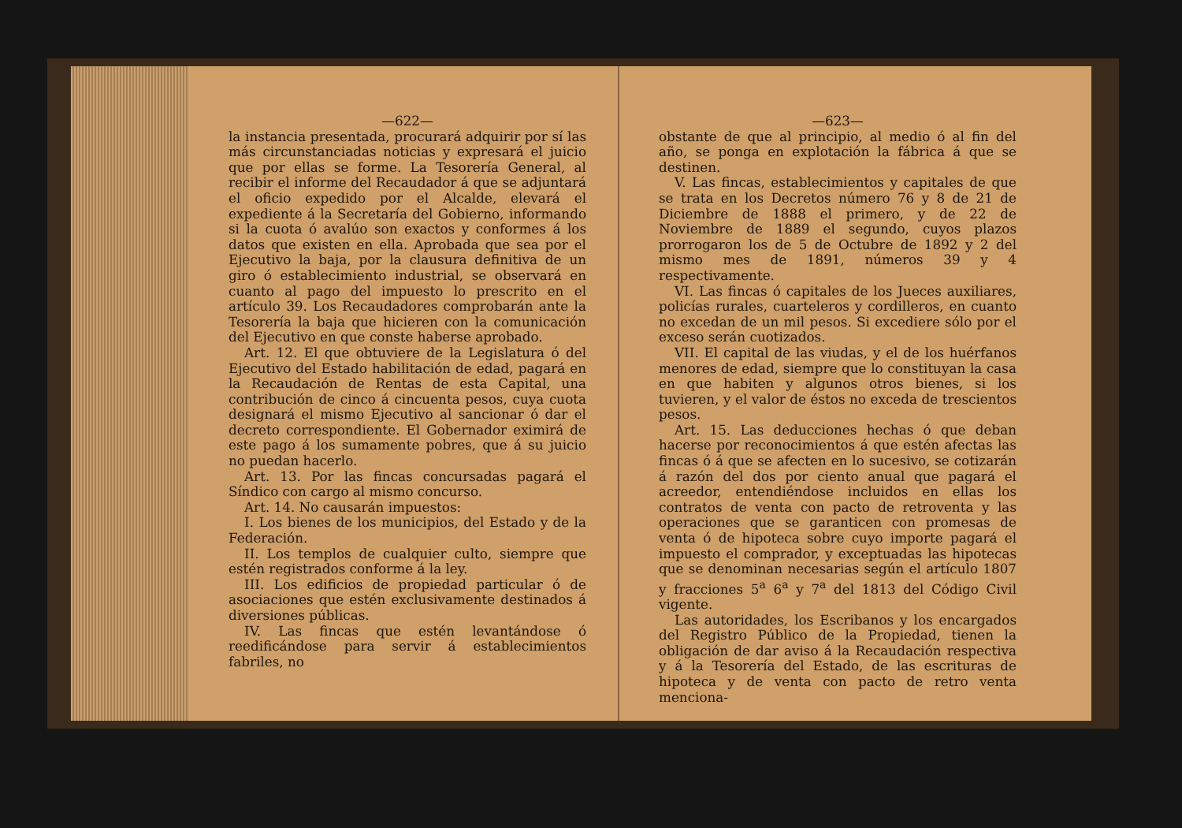—622—
la instancia presentada, procurará adquirir por sí las más circunstanciadas noticias y expresará el juicio que por ellas se forme. La Tesorería General, al recibir el informe del Recaudador á que se adjuntará el oficio expedido por el Alcalde, elevará el expediente á la Secretaría del Gobierno, informando si la cuota ó avalúo son exactos y conformes á los datos que existen en ella. Aprobada que sea por el Ejecutivo la baja, por la clausura definitiva de un giro ó establecimiento industrial, se observará en cuanto al pago del impuesto lo prescrito en el artículo 39. Los Recaudadores comprobarán ante la Tesorería la baja que hicieren con la comunicación del Ejecutivo en que conste haberse aprobado.
Art. 12. El que obtuviere de la Legislatura ó del Ejecutivo del Estado habilitación de edad, pagará en la Recaudación de Rentas de esta Capital, una contribución de cinco á cincuenta pesos, cuya cuota designará el mismo Ejecutivo al sancionar ó dar el decreto correspondiente. El Gobernador eximirá de este pago á los sumamente pobres, que á su juicio no puedan hacerlo.
Art. 13. Por las fincas concursadas pagará el Síndico con cargo al mismo concurso.
Art. 14. No causarán impuestos:
I. Los bienes de los municipios, del Estado y de la Federación.
II. Los templos de cualquier culto, siempre que estén registrados conforme á la ley.
III. Los edificios de propiedad particular ó de asociaciones que estén exclusivamente destinados á diversiones públicas.
IV. Las fincas que estén levantándose ó reedificándose para servir á establecimientos fabriles, no
—623—
obstante de que al principio, al medio ó al fin del año, se ponga en explotación la fábrica á que se destinen.
V. Las fincas, establecimientos y capitales de que se trata en los Decretos número 76 y 8 de 21 de Diciembre de 1888 el primero, y de 22 de Noviembre de 1889 el segundo, cuyos plazos prorrogaron los de 5 de Octubre de 1892 y 2 del mismo mes de 1891, números 39 y 4 respectivamente.
VI. Las fincas ó capitales de los Jueces auxiliares, policías rurales, cuarteleros y cordilleros, en cuanto no excedan de un mil pesos. Si excediere sólo por el exceso serán cuotizados.
VII. El capital de las viudas, y el de los huérfanos menores de edad, siempre que lo constituyan la casa en que habiten y algunos otros bienes, si los tuvieren, y el valor de éstos no exceda de trescientos pesos.
Art. 15. Las deducciones hechas ó que deban hacerse por reconocimientos á que estén afectas las fincas ó á que se afecten en lo sucesivo, se cotizarán á razón del dos por ciento anual que pagará el acreedor, entendiéndose incluidos en ellas los contratos de venta con pacto de retroventa y las operaciones que se garanticen con promesas de venta ó de hipoteca sobre cuyo importe pagará el impuesto el comprador, y exceptuadas las hipotecas que se denominan necesarias según el artículo 1807 y fracciones 5<sup>a</sup> 6<sup>a</sup> y 7<sup>a</sup> del 1813 del Código Civil vigente.
Las autoridades, los Escribanos y los encargados del Registro Público de la Propiedad, tienen la obligación de dar aviso á la Recaudación respectiva y á la Tesorería del Estado, de las escrituras de hipoteca y de venta con pacto de retro venta menciona-